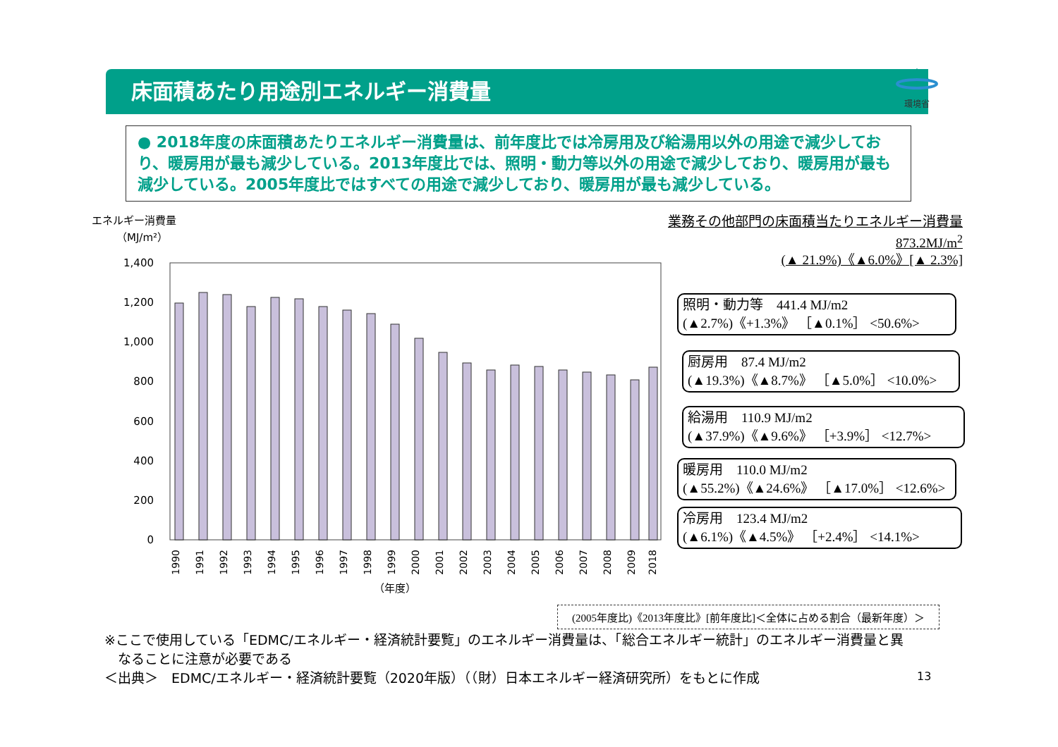床面積あたり用途別エネルギー消費量
環境省
● 2018年度の床面積あたりエネルギー消費量は、前年度比では冷房用及び給湯用以外の用途で減少しており、暖房用が最も減少している。2013年度比では、照明・動力等以外の用途で減少しており、暖房用が最も減少している。2005年度比ではすべての用途で減少しており、暖房用が最も減少している。
業務その他部門の床面積当たりエネルギー消費量
873.2MJ/m<sup>2</sup>
(▲ 21.9%)《▲6.0%》[▲ 2.3%]
エネルギー消費量
（MJ/m²）
1,400
1,200
1,000
800
600
400
200
0
1990
1991
1992
1993
1994
1995
1996
1997
1998
1999
2000
2001
2002
2003
2004
2005
2006
2007
2008
2009
2018
（年度）
照明・動力等　441.4 MJ/m2
(▲2.7%)《+1.3%》 ［▲0.1%］ <50.6%>
厨房用　87.4 MJ/m2
(▲19.3%)《▲8.7%》 ［▲5.0%］ <10.0%>
給湯用　110.9 MJ/m2
(▲37.9%)《▲9.6%》 ［+3.9%］ <12.7%>
暖房用　110.0 MJ/m2
(▲55.2%)《▲24.6%》 ［▲17.0%］ <12.6%>
冷房用　123.4 MJ/m2
(▲6.1%)《▲4.5%》 ［+2.4%］ <14.1%>
(2005年度比)《2013年度比》[前年度比]＜全体に占める割合（最新年度）＞
※ここで使用している「EDMC/エネルギー・経済統計要覧」のエネルギー消費量は、「総合エネルギー統計」のエネルギー消費量と異
　なることに注意が必要である
＜出典＞　EDMC/エネルギー・経済統計要覧（2020年版）（（財）日本エネルギー経済研究所）をもとに作成
13